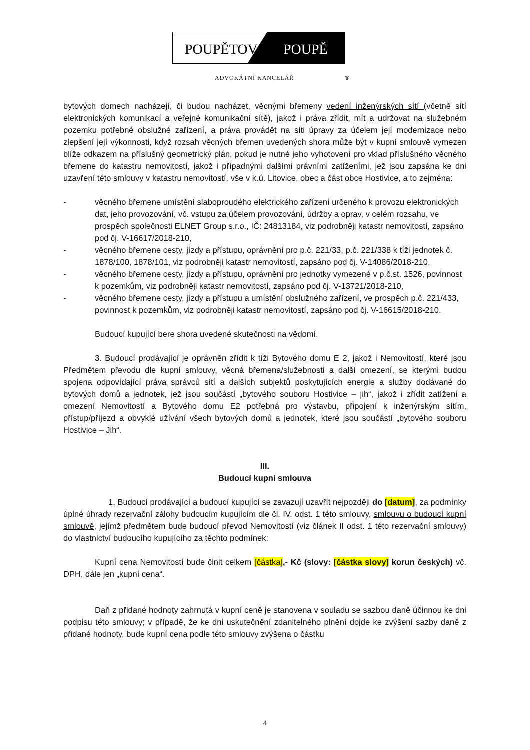POUPĚTOVÁ
POUPĚ
ADVOKÁTNÍ KANCELÁŘ ®
bytových domech nacházejí, či budou nacházet, věcnými břemeny vedení inženýrských sítí (včetně sítí elektronických komunikací a veřejné komunikační sítě), jakož i práva zřídit, mít a udržovat na služebném pozemku potřebné obslužné zařízení, a práva provádět na síti úpravy za účelem její modernizace nebo zlepšení její výkonnosti, když rozsah věcných břemen uvedených shora může být v kupní smlouvě vymezen blíže odkazem na příslušný geometrický plán, pokud je nutné jeho vyhotovení pro vklad příslušného věcného břemene do katastru nemovitostí, jakož i případnými dalšími právními zatíženími, jež jsou zapsána ke dni uzavření této smlouvy v katastru nemovitostí, vše v k.ú. Litovice, obec a část obce Hostivice, a to zejména:
- věcného břemene umístění slaboproudého elektrického zařízení určeného k provozu elektronických dat, jeho provozování, vč. vstupu za účelem provozování, údržby a oprav, v celém rozsahu, ve prospěch společnosti ELNET Group s.r.o., IČ: 24813184, viz podrobněji katastr nemovitostí, zapsáno pod čj. V-16617/2018-210,
- věcného břemene cesty, jízdy a přístupu, oprávnění pro p.č. 221/33, p.č. 221/338 k tíži jednotek č. 1878/100, 1878/101, viz podrobněji katastr nemovitostí, zapsáno pod čj. V-14086/2018-210,
- věcného břemene cesty, jízdy a přístupu, oprávnění pro jednotky vymezené v p.č.st. 1526, povinnost k pozemkům, viz podrobněji katastr nemovitostí, zapsáno pod čj. V-13721/2018-210,
- věcného břemene cesty, jízdy a přístupu a umístění obslužného zařízení, ve prospěch p.č. 221/433, povinnost k pozemkům, viz podrobněji katastr nemovitostí, zapsáno pod čj. V-16615/2018-210.
Budoucí kupující bere shora uvedené skutečnosti na vědomí.
3. Budoucí prodávající je oprávněn zřídit k tíži Bytového domu E 2, jakož i Nemovitostí, které jsou Předmětem převodu dle kupní smlouvy, věcná břemena/služebnosti a další omezení, se kterými budou spojena odpovídající práva správců sítí a dalších subjektů poskytujících energie a služby dodávané do bytových domů a jednotek, jež jsou součástí „bytového souboru Hostivice – jih“, jakož i zřídit zatížení a omezení Nemovitostí a Bytového domu E2 potřebná pro výstavbu, připojení k inženýrským sítím, přístup/příjezd a obvyklé užívání všech bytových domů a jednotek, které jsou součástí „bytového souboru Hostivice – Jih“.
III.
Budoucí kupní smlouva
1. Budoucí prodávající a budoucí kupující se zavazují uzavřít nejpozději do [datum], za podmínky úplné úhrady rezervační zálohy budoucím kupujícím dle čl. IV. odst. 1 této smlouvy, smlouvu o budoucí kupní smlouvě, jejímž předmětem bude budoucí převod Nemovitostí (viz článek II odst. 1 této rezervační smlouvy) do vlastnictví budoucího kupujícího za těchto podmínek:
Kupní cena Nemovitostí bude činit celkem [částka],- Kč (slovy: [částka slovy] korun českých) vč. DPH, dále jen „kupní cena“.
Daň z přidané hodnoty zahrnutá v kupní ceně je stanovena v souladu se sazbou daně účinnou ke dni podpisu této smlouvy; v případě, že ke dni uskutečnění zdanitelného plnění dojde ke zvýšení sazby daně z přidané hodnoty, bude kupní cena podle této smlouvy zvýšena o částku
4